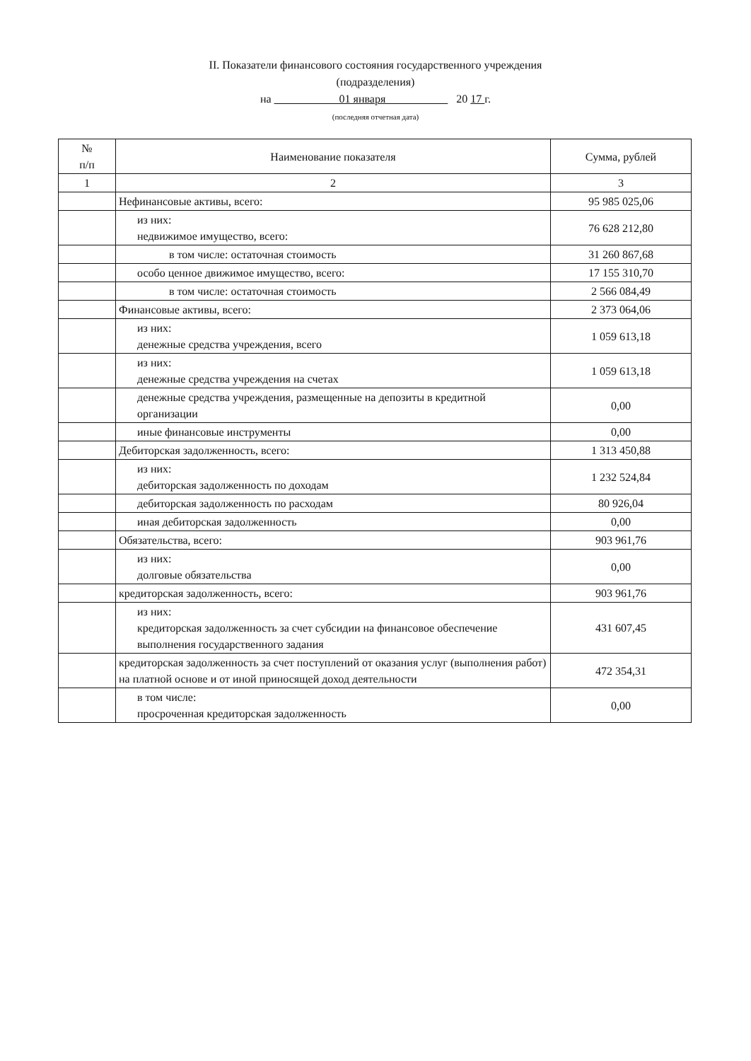II. Показатели финансового состояния государственного учреждения
(подразделения)
на 01 января 20 17 г.
(последняя отчетная дата)
| № п/п | Наименование показателя | Сумма, рублей |
| --- | --- | --- |
| 1 | 2 | 3 |
| | Нефинансовые активы, всего: | 95 985 025,06 |
| | из них: недвижимое имущество, всего: | 76 628 212,80 |
| | в том числе: остаточная стоимость | 31 260 867,68 |
| | особо ценное движимое имущество, всего: | 17 155 310,70 |
| | в том числе: остаточная стоимость | 2 566 084,49 |
| | Финансовые активы, всего: | 2 373 064,06 |
| | из них: денежные средства учреждения, всего | 1 059 613,18 |
| | из них: денежные средства учреждения на счетах | 1 059 613,18 |
| | денежные средства учреждения, размещенные на депозиты в кредитной организации | 0,00 |
| | иные финансовые инструменты | 0,00 |
| | Дебиторская задолженность, всего: | 1 313 450,88 |
| | из них: дебиторская задолженность по доходам | 1 232 524,84 |
| | дебиторская задолженность по расходам | 80 926,04 |
| | иная дебиторская задолженность | 0,00 |
| | Обязательства, всего: | 903 961,76 |
| | из них: долговые обязательства | 0,00 |
| | кредиторская задолженность, всего: | 903 961,76 |
| | из них: кредиторская задолженность за счет субсидии на финансовое обеспечение выполнения государственного задания | 431 607,45 |
| | кредиторская задолженность за счет поступлений от оказания услуг (выполнения работ) на платной основе и от иной приносящей доход деятельности | 472 354,31 |
| | в том числе: просроченная кредиторская задолженность | 0,00 |